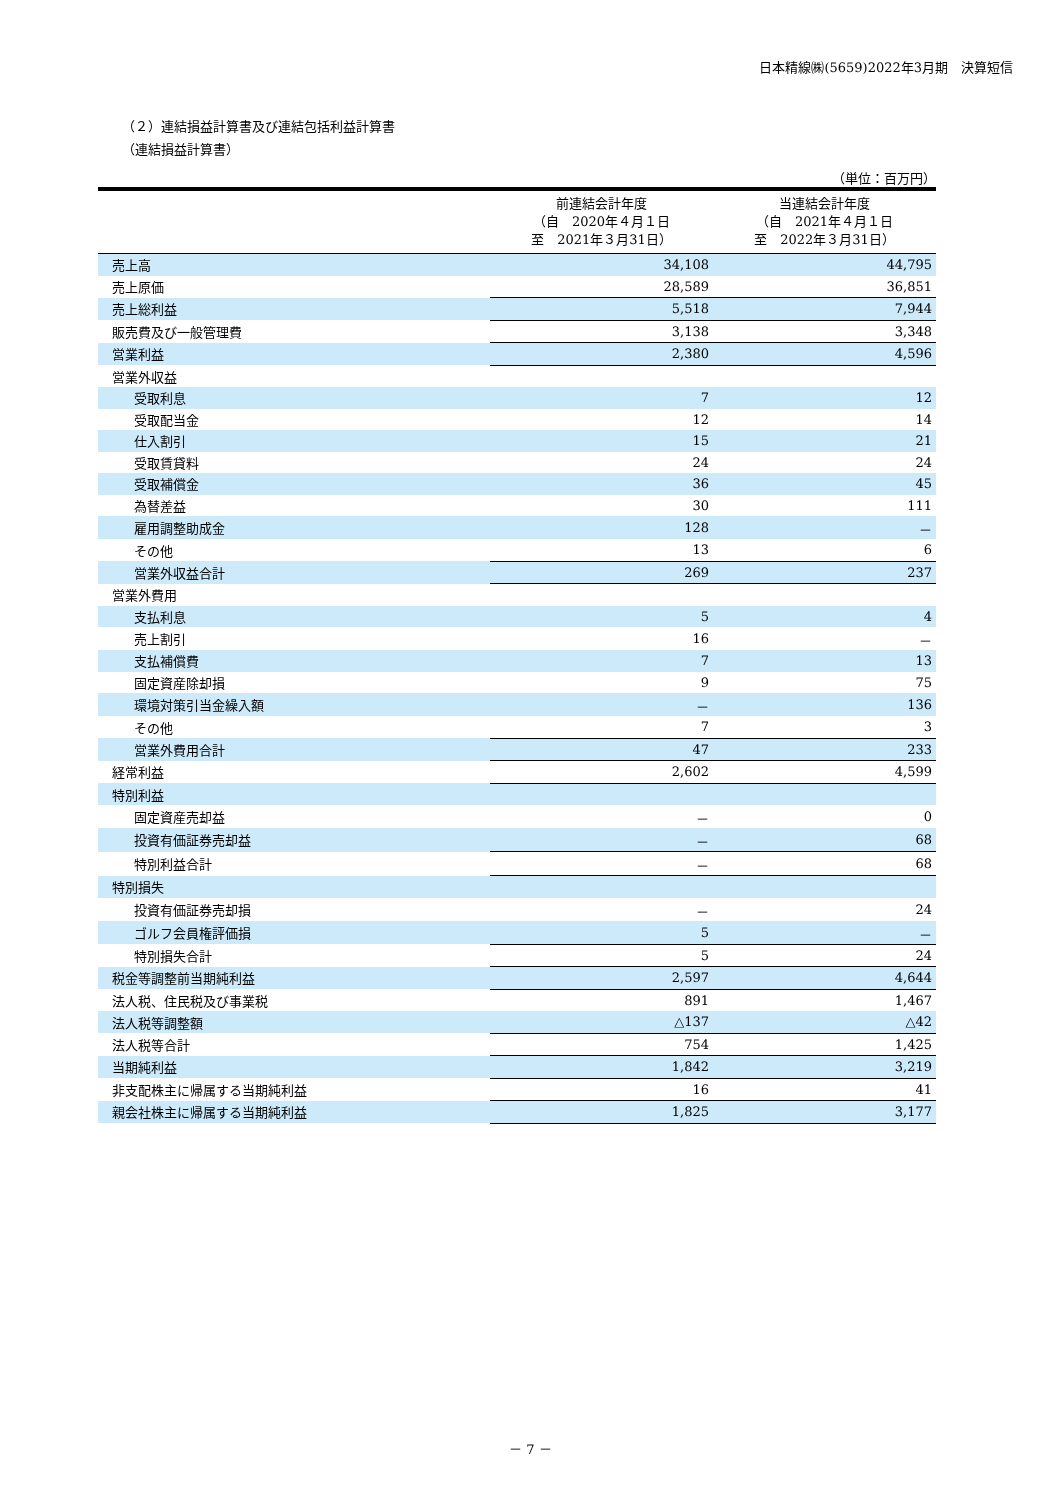日本精線㈱(5659)2022年3月期　決算短信
（２）連結損益計算書及び連結包括利益計算書
（連結損益計算書）
（単位：百万円）
| | 前連結会計年度 （自 2020年４月１日 至 2021年３月31日） | 当連結会計年度 （自 2021年４月１日 至 2022年３月31日） |
| --- | --- | --- |
| 売上高 | 34,108 | 44,795 |
| 売上原価 | 28,589 | 36,851 |
| 売上総利益 | 5,518 | 7,944 |
| 販売費及び一般管理費 | 3,138 | 3,348 |
| 営業利益 | 2,380 | 4,596 |
| 営業外収益 | | |
| 受取利息 | 7 | 12 |
| 受取配当金 | 12 | 14 |
| 仕入割引 | 15 | 21 |
| 受取賃貸料 | 24 | 24 |
| 受取補償金 | 36 | 45 |
| 為替差益 | 30 | 111 |
| 雇用調整助成金 | 128 | － |
| その他 | 13 | 6 |
| 営業外収益合計 | 269 | 237 |
| 営業外費用 | | |
| 支払利息 | 5 | 4 |
| 売上割引 | 16 | － |
| 支払補償費 | 7 | 13 |
| 固定資産除却損 | 9 | 75 |
| 環境対策引当金繰入額 | － | 136 |
| その他 | 7 | 3 |
| 営業外費用合計 | 47 | 233 |
| 経常利益 | 2,602 | 4,599 |
| 特別利益 | | |
| 固定資産売却益 | － | 0 |
| 投資有価証券売却益 | － | 68 |
| 特別利益合計 | － | 68 |
| 特別損失 | | |
| 投資有価証券売却損 | － | 24 |
| ゴルフ会員権評価損 | 5 | － |
| 特別損失合計 | 5 | 24 |
| 税金等調整前当期純利益 | 2,597 | 4,644 |
| 法人税、住民税及び事業税 | 891 | 1,467 |
| 法人税等調整額 | △137 | △42 |
| 法人税等合計 | 754 | 1,425 |
| 当期純利益 | 1,842 | 3,219 |
| 非支配株主に帰属する当期純利益 | 16 | 41 |
| 親会社株主に帰属する当期純利益 | 1,825 | 3,177 |
－ 7 －